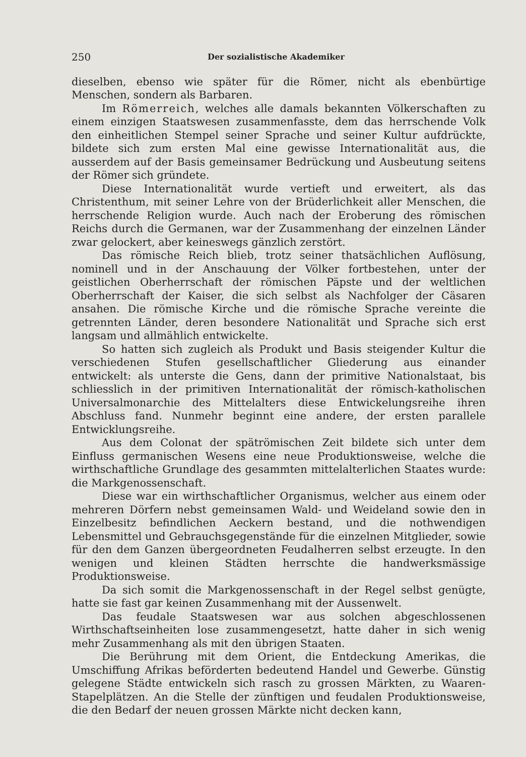250 Der sozialistische Akademiker
dieselben, ebenso wie später für die Römer, nicht als ebenbürtige Menschen, sondern als Barbaren.
Im Römerreich, welches alle damals bekannten Völkerschaften zu einem einzigen Staatswesen zusammenfasste, dem das herrschende Volk den einheitlichen Stempel seiner Sprache und seiner Kultur aufdrückte, bildete sich zum ersten Mal eine gewisse Internationalität aus, die ausserdem auf der Basis gemeinsamer Bedrückung und Ausbeutung seitens der Römer sich gründete.
Diese Internationalität wurde vertieft und erweitert, als das Christenthum, mit seiner Lehre von der Brüderlichkeit aller Menschen, die herrschende Religion wurde. Auch nach der Eroberung des römischen Reichs durch die Germanen, war der Zusammenhang der einzelnen Länder zwar gelockert, aber keineswegs gänzlich zerstört.
Das römische Reich blieb, trotz seiner thatsächlichen Auflösung, nominell und in der Anschauung der Völker fortbestehen, unter der geistlichen Oberherrschaft der römischen Päpste und der weltlichen Oberherrschaft der Kaiser, die sich selbst als Nachfolger der Cäsaren ansahen. Die römische Kirche und die römische Sprache vereinte die getrennten Länder, deren besondere Nationalität und Sprache sich erst langsam und allmählich entwickelte.
So hatten sich zugleich als Produkt und Basis steigender Kultur die verschiedenen Stufen gesellschaftlicher Gliederung aus einander entwickelt: als unterste die Gens, dann der primitive Nationalstaat, bis schliesslich in der primitiven Internationalität der römisch-katholischen Universalmonarchie des Mittelalters diese Entwickelungsreihe ihren Abschluss fand. Nunmehr beginnt eine andere, der ersten parallele Entwicklungsreihe.
Aus dem Colonat der spätrömischen Zeit bildete sich unter dem Einfluss germanischen Wesens eine neue Produktionsweise, welche die wirthschaftliche Grundlage des gesammten mittelalterlichen Staates wurde: die Markgenossenschaft.
Diese war ein wirthschaftlicher Organismus, welcher aus einem oder mehreren Dörfern nebst gemeinsamen Wald- und Weideland sowie den in Einzelbesitz befindlichen Aeckern bestand, und die nothwendigen Lebensmittel und Gebrauchsgegenstände für die einzelnen Mitglieder, sowie für den dem Ganzen übergeordneten Feudalherren selbst erzeugte. In den wenigen und kleinen Städten herrschte die handwerksmässige Produktionsweise.
Da sich somit die Markgenossenschaft in der Regel selbst genügte, hatte sie fast gar keinen Zusammenhang mit der Aussenwelt.
Das feudale Staatswesen war aus solchen abgeschlossenen Wirthschaftseinheiten lose zusammengesetzt, hatte daher in sich wenig mehr Zusammenhang als mit den übrigen Staaten.
Die Berührung mit dem Orient, die Entdeckung Amerikas, die Umschiffung Afrikas beförderten bedeutend Handel und Gewerbe. Günstig gelegene Städte entwickeln sich rasch zu grossen Märkten, zu Waaren-Stapelplätzen. An die Stelle der zünftigen und feudalen Produktionsweise, die den Bedarf der neuen grossen Märkte nicht decken kann,